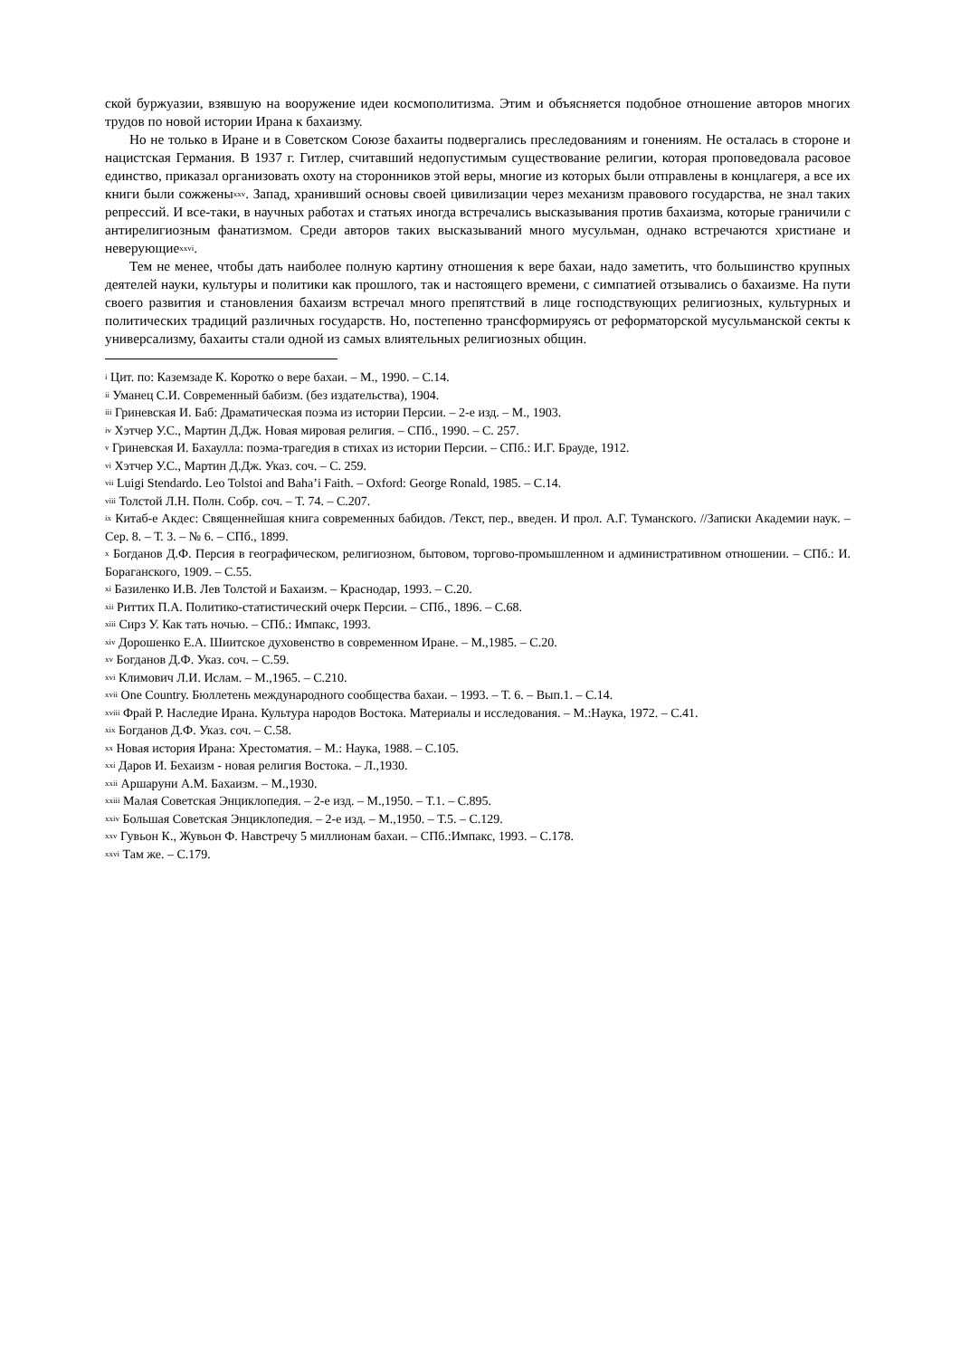ской буржуазии, взявшую на вооружение идеи космополитизма. Этим и объясняется подобное отношение авторов многих трудов по новой истории Ирана к бахаизму.
Но не только в Иране и в Советском Союзе бахаиты подвергались преследованиям и гонениям. Не осталась в стороне и нацистская Германия. В 1937 г. Гитлер, считавший недопустимым существование религии, которая проповедовала расовое единство, приказал организовать охоту на сторонников этой веры, многие из которых были отправлены в концлагеря, а все их книги были сожжены<sup>xxv</sup>. Запад, хранивший основы своей цивилизации через механизм правового государства, не знал таких репрессий. И все-таки, в научных работах и статьях иногда встречались высказывания против бахаизма, которые граничили с антирелигиозным фанатизмом. Среди авторов таких высказываний много мусульман, однако встречаются христиане и неверующие<sup>xxvi</sup>.
Тем не менее, чтобы дать наиболее полную картину отношения к вере бахаи, надо заметить, что большинство крупных деятелей науки, культуры и политики как прошлого, так и настоящего времени, с симпатией отзывались о бахаизме. На пути своего развития и становления бахаизм встречал много препятствий в лице господствующих религиозных, культурных и политических традиций различных государств. Но, постепенно трансформируясь от реформаторской мусульманской секты к универсализму, бахаиты стали одной из самых влиятельных религиозных общин.
<sup>i</sup> Цит. по: Каземзаде К. Коротко о вере бахаи. – М., 1990. – С.14.
<sup>ii</sup> Уманец С.И. Современный бабизм. (без издательства), 1904.
<sup>iii</sup> Гриневская И. Баб: Драматическая поэма из истории Персии. – 2-е изд. – М., 1903.
<sup>iv</sup> Хэтчер У.С., Мартин Д.Дж. Новая мировая религия. – СПб., 1990. – С. 257.
<sup>v</sup> Гриневская И. Бахаулла: поэма-трагедия в стихах из истории Персии. – СПб.: И.Г. Брауде, 1912.
<sup>vi</sup> Хэтчер У.С., Мартин Д.Дж. Указ. соч. – С. 259.
<sup>vii</sup> Luigi Stendardo. Leo Tolstoi and Baha’i Faith. – Oxford: George Ronald, 1985. – С.14.
<sup>viii</sup> Толстой Л.Н. Полн. Собр. соч. – Т. 74. – С.207.
<sup>ix</sup> Китаб-е Акдес: Священнейшая книга современных бабидов. /Текст, пер., введен. И прол. А.Г. Туманского. //Записки Академии наук. – Сер. 8. – Т. 3. – № 6. – СПб., 1899.
<sup>x</sup> Богданов Д.Ф. Персия в географическом, религиозном, бытовом, торгово-промышленном и административном отношении. – СПб.: И. Бораганского, 1909. – С.55.
<sup>xi</sup> Базиленко И.В. Лев Толстой и Бахаизм. – Краснодар, 1993. – С.20.
<sup>xii</sup> Риттих П.А. Политико-статистический очерк Персии. – СПб., 1896. – С.68.
<sup>xiii</sup> Сирз У. Как тать ночью. – СПб.: Импакс, 1993.
<sup>xiv</sup> Дорошенко Е.А. Шиитское духовенство в современном Иране. – М.,1985. – С.20.
<sup>xv</sup> Богданов Д.Ф. Указ. соч. – С.59.
<sup>xvi</sup> Климович Л.И. Ислам. – М.,1965. – С.210.
<sup>xvii</sup> One Country. Бюллетень международного сообщества бахаи. – 1993. – Т. 6. – Вып.1. – С.14.
<sup>xviii</sup> Фрай Р. Наследие Ирана. Культура народов Востока. Материалы и исследования. – М.:Наука, 1972. – С.41.
<sup>xix</sup> Богданов Д.Ф. Указ. соч. – С.58.
<sup>xx</sup> Новая история Ирана: Хрестоматия. – М.: Наука, 1988. – С.105.
<sup>xxi</sup> Даров И. Бехаизм - новая религия Востока. – Л.,1930.
<sup>xxii</sup> Аршаруни А.М. Бахаизм. – М.,1930.
<sup>xxiii</sup> Малая Советская Энциклопедия. – 2-е изд. – М.,1950. – Т.1. – С.895.
<sup>xxiv</sup> Большая Советская Энциклопедия. – 2-е изд. – М.,1950. – Т.5. – С.129.
<sup>xxv</sup> Гувьон К., Жувьон Ф. Навстречу 5 миллионам бахаи. – СПб.:Импакс, 1993. – С.178.
<sup>xxvi</sup> Там же. – С.179.